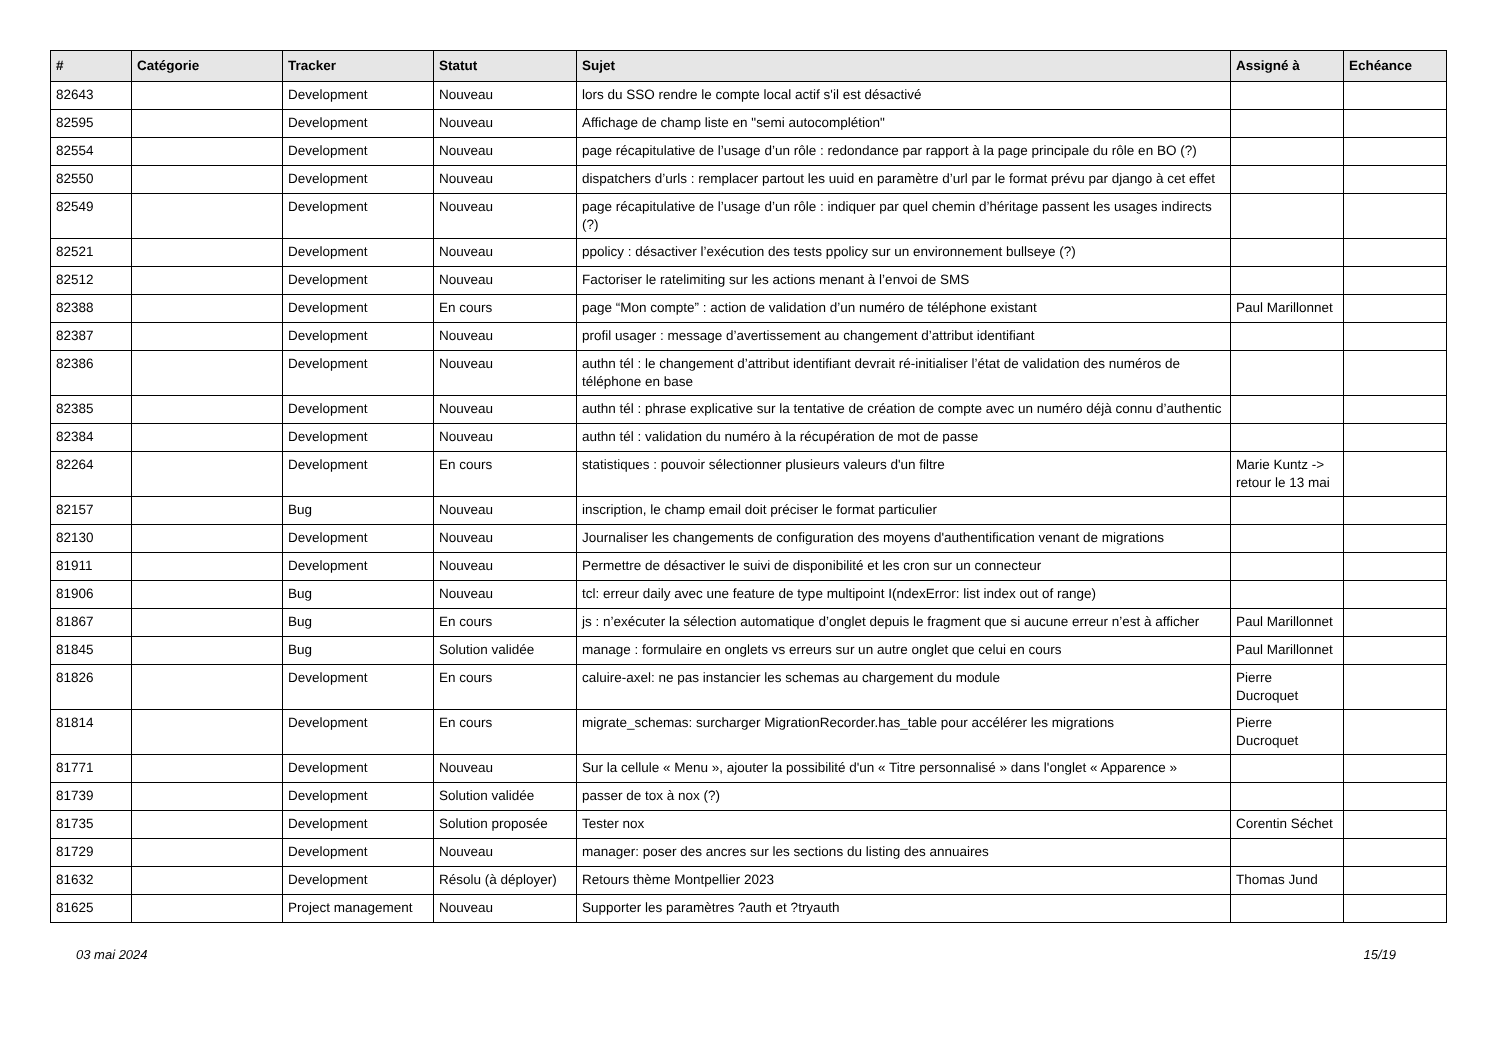| # | Catégorie | Tracker | Statut | Sujet | Assigné à | Echéance |
| --- | --- | --- | --- | --- | --- | --- |
| 82643 | | Development | Nouveau | lors du SSO rendre le compte local actif s'il est désactivé | | |
| 82595 | | Development | Nouveau | Affichage de champ liste en "semi autocomplétion" | | |
| 82554 | | Development | Nouveau | page récapitulative de l’usage d’un rôle : redondance par rapport à la page principale du rôle en BO (?) | | |
| 82550 | | Development | Nouveau | dispatchers d’urls : remplacer partout les uuid en paramètre d’url par le format prévu par django à cet effet | | |
| 82549 | | Development | Nouveau | page récapitulative de l’usage d’un rôle : indiquer par quel chemin d’héritage passent les usages indirects (?) | | |
| 82521 | | Development | Nouveau | ppolicy : désactiver l’exécution des tests ppolicy sur un environnement bullseye (?) | | |
| 82512 | | Development | Nouveau | Factoriser le ratelimiting sur les actions menant à l’envoi de SMS | | |
| 82388 | | Development | En cours | page “Mon compte” : action de validation d’un numéro de téléphone existant | Paul Marillonnet | |
| 82387 | | Development | Nouveau | profil usager : message d’avertissement au changement d’attribut identifiant | | |
| 82386 | | Development | Nouveau | authn tél : le changement d’attribut identifiant devrait ré-initialiser l’état de validation des numéros de téléphone en base | | |
| 82385 | | Development | Nouveau | authn tél : phrase explicative sur la tentative de création de compte avec un numéro déjà connu d’authentic | | |
| 82384 | | Development | Nouveau | authn tél : validation du numéro à la récupération de mot de passe | | |
| 82264 | | Development | En cours | statistiques : pouvoir sélectionner plusieurs valeurs d'un filtre | Marie Kuntz -> retour le 13 mai | |
| 82157 | | Bug | Nouveau | inscription, le champ email doit préciser le format particulier | | |
| 82130 | | Development | Nouveau | Journaliser les changements de configuration des moyens d'authentification venant de migrations | | |
| 81911 | | Development | Nouveau | Permettre de désactiver le suivi de disponibilité et les cron sur un connecteur | | |
| 81906 | | Bug | Nouveau | tcl: erreur daily avec une feature de type multipoint I(ndexError: list index out of range) | | |
| 81867 | | Bug | En cours | js : n’exécuter la sélection automatique d’onglet depuis le fragment que si aucune erreur n’est à afficher | Paul Marillonnet | |
| 81845 | | Bug | Solution validée | manage : formulaire en onglets vs erreurs sur un autre onglet que celui en cours | Paul Marillonnet | |
| 81826 | | Development | En cours | caluire-axel: ne pas instancier les schemas au chargement du module | Pierre Ducroquet | |
| 81814 | | Development | En cours | migrate_schemas: surcharger MigrationRecorder.has_table pour accélérer les migrations | Pierre Ducroquet | |
| 81771 | | Development | Nouveau | Sur la cellule « Menu », ajouter la possibilité d'un « Titre personnalisé » dans l'onglet « Apparence » | | |
| 81739 | | Development | Solution validée | passer de tox à nox (?) | | |
| 81735 | | Development | Solution proposée | Tester nox | Corentin Séchet | |
| 81729 | | Development | Nouveau | manager: poser des ancres sur les sections du listing des annuaires | | |
| 81632 | | Development | Résolu (à déployer) | Retours thème Montpellier 2023 | Thomas Jund | |
| 81625 | | Project management | Nouveau | Supporter les paramètres ?auth et ?tryauth | | |
03 mai 2024 15/19